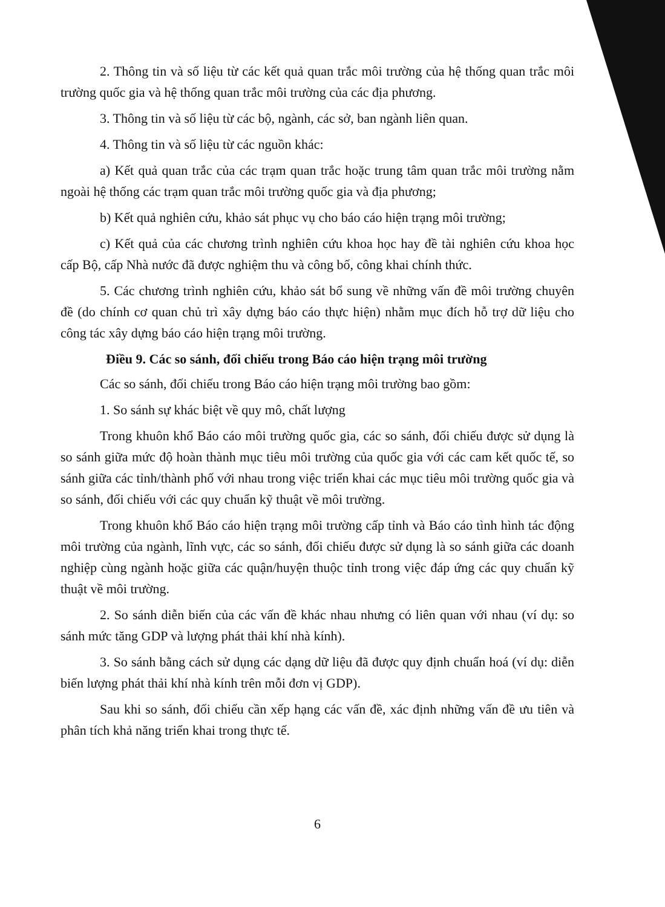2. Thông tin và số liệu từ các kết quả quan trắc môi trường của hệ thống quan trắc môi trường quốc gia và hệ thống quan trắc môi trường của các địa phương.
3. Thông tin và số liệu từ các bộ, ngành, các sở, ban ngành liên quan.
4. Thông tin và số liệu từ các nguồn khác:
a) Kết quả quan trắc của các trạm quan trắc hoặc trung tâm quan trắc môi trường nằm ngoài hệ thống các trạm quan trắc môi trường quốc gia và địa phương;
b) Kết quả nghiên cứu, khảo sát phục vụ cho báo cáo hiện trạng môi trường;
c) Kết quả của các chương trình nghiên cứu khoa học hay đề tài nghiên cứu khoa học cấp Bộ, cấp Nhà nước đã được nghiệm thu và công bố, công khai chính thức.
5. Các chương trình nghiên cứu, khảo sát bổ sung về những vấn đề môi trường chuyên đề (do chính cơ quan chủ trì xây dựng báo cáo thực hiện) nhằm mục đích hỗ trợ dữ liệu cho công tác xây dựng báo cáo hiện trạng môi trường.
Điều 9. Các so sánh, đối chiếu trong Báo cáo hiện trạng môi trường
Các so sánh, đối chiếu trong Báo cáo hiện trạng môi trường bao gồm:
1. So sánh sự khác biệt về quy mô, chất lượng
Trong khuôn khổ Báo cáo môi trường quốc gia, các so sánh, đối chiếu được sử dụng là so sánh giữa mức độ hoàn thành mục tiêu môi trường của quốc gia với các cam kết quốc tế, so sánh giữa các tỉnh/thành phố với nhau trong việc triển khai các mục tiêu môi trường quốc gia và so sánh, đối chiếu với các quy chuẩn kỹ thuật về môi trường.
Trong khuôn khổ Báo cáo hiện trạng môi trường cấp tỉnh và Báo cáo tình hình tác động môi trường của ngành, lĩnh vực, các so sánh, đối chiếu được sử dụng là so sánh giữa các doanh nghiệp cùng ngành hoặc giữa các quận/huyện thuộc tỉnh trong việc đáp ứng các quy chuẩn kỹ thuật về môi trường.
2. So sánh diễn biến của các vấn đề khác nhau nhưng có liên quan với nhau (ví dụ: so sánh mức tăng GDP và lượng phát thải khí nhà kính).
3. So sánh bằng cách sử dụng các dạng dữ liệu đã được quy định chuẩn hoá (ví dụ: diễn biến lượng phát thải khí nhà kính trên mỗi đơn vị GDP).
Sau khi so sánh, đối chiếu cần xếp hạng các vấn đề, xác định những vấn đề ưu tiên và phân tích khả năng triển khai trong thực tế.
6